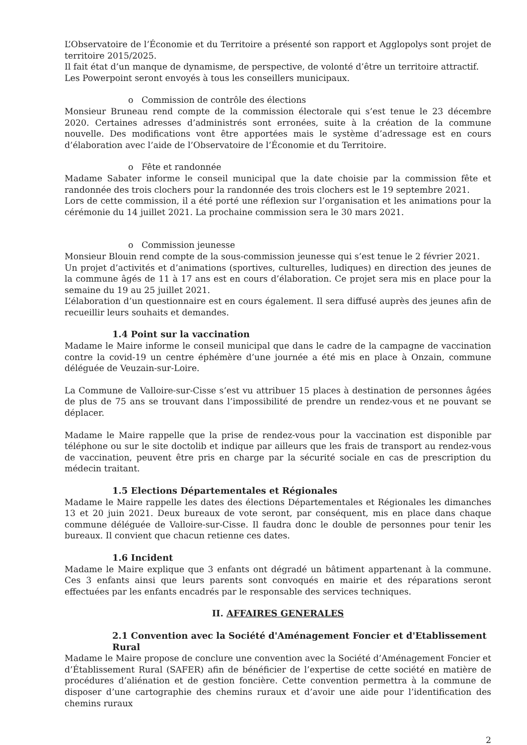L’Observatoire de l’Économie et du Territoire a présenté son rapport et Agglopolys sont projet de territoire 2015/2025.
Il fait état d’un manque de dynamisme, de perspective, de volonté d’être un territoire attractif.
Les Powerpoint seront envoyés à tous les conseillers municipaux.
o Commission de contrôle des élections
Monsieur Bruneau rend compte de la commission électorale qui s’est tenue le 23 décembre 2020. Certaines adresses d’administrés sont erronées, suite à la création de la commune nouvelle. Des modifications vont être apportées mais le système d’adressage est en cours d’élaboration avec l’aide de l’Observatoire de l’Économie et du Territoire.
o Fête et randonnée
Madame Sabater informe le conseil municipal que la date choisie par la commission fête et randonnée des trois clochers pour la randonnée des trois clochers est le 19 septembre 2021.
Lors de cette commission, il a été porté une réflexion sur l’organisation et les animations pour la cérémonie du 14 juillet 2021. La prochaine commission sera le 30 mars 2021.
o Commission jeunesse
Monsieur Blouin rend compte de la sous-commission jeunesse qui s’est tenue le 2 février 2021.
Un projet d’activités et d’animations (sportives, culturelles, ludiques) en direction des jeunes de la commune âgés de 11 à 17 ans est en cours d’élaboration. Ce projet sera mis en place pour la semaine du 19 au 25 juillet 2021.
L’élaboration d’un questionnaire est en cours également. Il sera diffusé auprès des jeunes afin de recueillir leurs souhaits et demandes.
1.4 Point sur la vaccination
Madame le Maire informe le conseil municipal que dans le cadre de la campagne de vaccination contre la covid-19 un centre éphémère d’une journée a été mis en place à Onzain, commune déléguée de Veuzain-sur-Loire.
La Commune de Valloire-sur-Cisse s’est vu attribuer 15 places à destination de personnes âgées de plus de 75 ans se trouvant dans l’impossibilité de prendre un rendez-vous et ne pouvant se déplacer.
Madame le Maire rappelle que la prise de rendez-vous pour la vaccination est disponible par téléphone ou sur le site doctolib et indique par ailleurs que les frais de transport au rendez-vous de vaccination, peuvent être pris en charge par la sécurité sociale en cas de prescription du médecin traitant.
1.5 Elections Départementales et Régionales
Madame le Maire rappelle les dates des élections Départementales et Régionales les dimanches 13 et 20 juin 2021. Deux bureaux de vote seront, par conséquent, mis en place dans chaque commune déléguée de Valloire-sur-Cisse. Il faudra donc le double de personnes pour tenir les bureaux. Il convient que chacun retienne ces dates.
1.6 Incident
Madame le Maire explique que 3 enfants ont dégradé un bâtiment appartenant à la commune. Ces 3 enfants ainsi que leurs parents sont convoqués en mairie et des réparations seront effectuées par les enfants encadrés par le responsable des services techniques.
II. AFFAIRES GENERALES
2.1 Convention avec la Société d'Aménagement Foncier et d'Etablissement Rural
Madame le Maire propose de conclure une convention avec la Société d’Aménagement Foncier et d’Établissement Rural (SAFER) afin de bénéficier de l’expertise de cette société en matière de procédures d’aliénation et de gestion foncière. Cette convention permettra à la commune de disposer d’une cartographie des chemins ruraux et d’avoir une aide pour l’identification des chemins ruraux
2